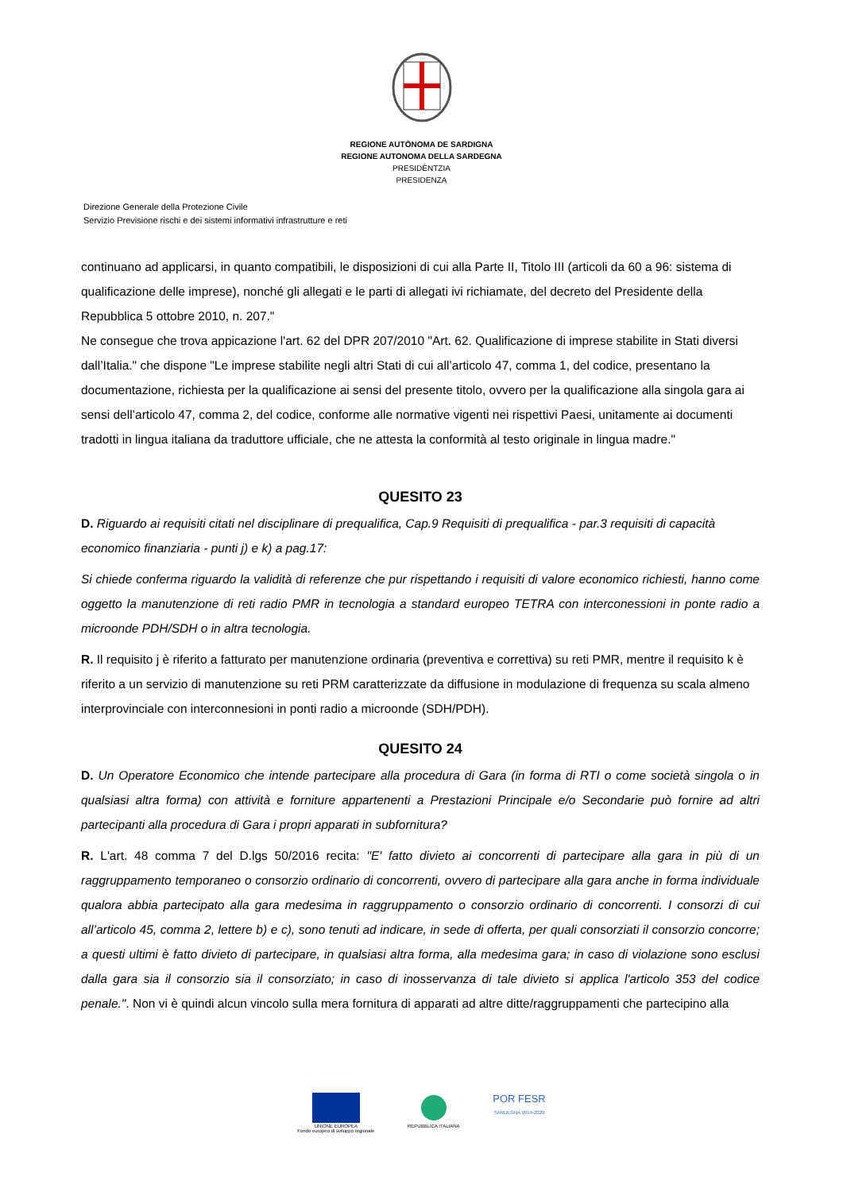REGIONE AUTÒNOMA DE SARDIGNA
REGIONE AUTONOMA DELLA SARDEGNA
PRESIDÈNTZIA
PRESIDENZA
Direzione Generale della Protezione Civile
Servizio Previsione rischi e dei sistemi informativi infrastrutture e reti
continuano ad applicarsi, in quanto compatibili, le disposizioni di cui alla Parte II, Titolo III (articoli da 60 a 96: sistema di qualificazione delle imprese), nonché gli allegati e le parti di allegati ivi richiamate, del decreto del Presidente della Repubblica 5 ottobre 2010, n. 207."
Ne consegue che trova appicazione l'art. 62 del DPR 207/2010 "Art. 62. Qualificazione di imprese stabilite in Stati diversi dall’Italia." che dispone "Le imprese stabilite negli altri Stati di cui all’articolo 47, comma 1, del codice, presentano la documentazione, richiesta per la qualificazione ai sensi del presente titolo, ovvero per la qualificazione alla singola gara ai sensi dell’articolo 47, comma 2, del codice, conforme alle normative vigenti nei rispettivi Paesi, unitamente ai documenti tradotti in lingua italiana da traduttore ufficiale, che ne attesta la conformità al testo originale in lingua madre."
QUESITO 23
D. Riguardo ai requisiti citati nel disciplinare di prequalifica, Cap.9 Requisiti di prequalifica - par.3 requisiti di capacità economico finanziaria - punti j) e k) a pag.17:
Si chiede conferma riguardo la validità di referenze che pur rispettando i requisiti di valore economico richiesti, hanno come oggetto la manutenzione di reti radio PMR in tecnologia a standard europeo TETRA con interconessioni in ponte radio a microonde PDH/SDH o in altra tecnologia.
R. Il requisito j è riferito a fatturato per manutenzione ordinaria (preventiva e correttiva) su reti PMR, mentre il requisito k è riferito a un servizio di manutenzione su reti PRM caratterizzate da diffusione in modulazione di frequenza su scala almeno interprovinciale con interconnesioni in ponti radio a microonde (SDH/PDH).
QUESITO 24
D. Un Operatore Economico che intende partecipare alla procedura di Gara (in forma di RTI o come società singola o in qualsiasi altra forma) con attività e forniture appartenenti a Prestazioni Principale e/o Secondarie può fornire ad altri partecipanti alla procedura di Gara i propri apparati in subfornitura?
R. L'art. 48 comma 7 del D.lgs 50/2016 recita: "E' fatto divieto ai concorrenti di partecipare alla gara in più di un raggruppamento temporaneo o consorzio ordinario di concorrenti, ovvero di partecipare alla gara anche in forma individuale qualora abbia partecipato alla gara medesima in raggruppamento o consorzio ordinario di concorrenti. I consorzi di cui all’articolo 45, comma 2, lettere b) e c), sono tenuti ad indicare, in sede di offerta, per quali consorziati il consorzio concorre; a questi ultimi è fatto divieto di partecipare, in qualsiasi altra forma, alla medesima gara; in caso di violazione sono esclusi dalla gara sia il consorzio sia il consorziato; in caso di inosservanza di tale divieto si applica l'articolo 353 del codice penale.". Non vi è quindi alcun vincolo sulla mera fornitura di apparati ad altre ditte/raggruppamenti che partecipino alla
UNIONE EUROPEA
Fondo europeo di sviluppo regionale
REPUBBLICA ITALIANA POR FESR
SARDEGNA 2014-2020